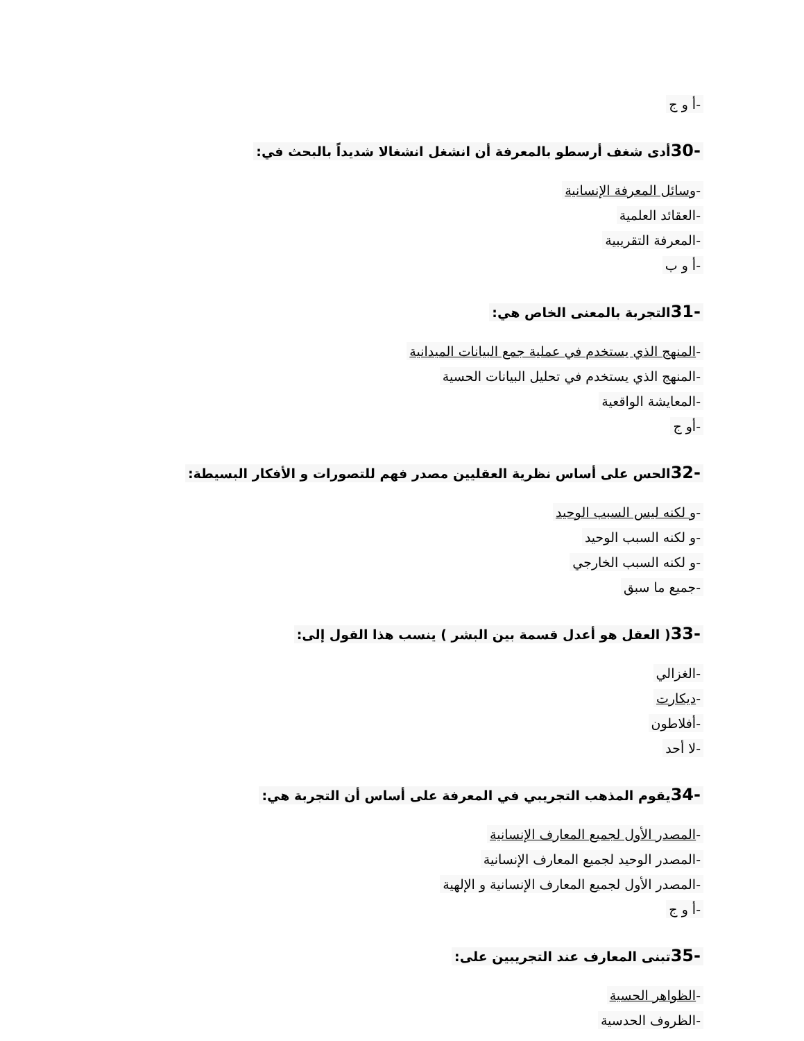-أ و ج
-30أدى شغف أرسطو بالمعرفة أن انشغل انشغالا شديداً بالبحث في:
-وسائل المعرفة الإنسانية
-العقائد العلمية
-المعرفة التقريبية
-أ و ب
-31التجربة بالمعنى الخاص هي:
-المنهج الذي يستخدم في عملية جمع البيانات الميدانية
-المنهج الذي يستخدم في تحليل البيانات الحسية
-المعايشة الواقعية
-أو ج
-32الحس على أساس نظرية العقليين مصدر فهم للتصورات و الأفكار البسيطة:
-و لكنه ليس السبب الوحيد
-و لكنه السبب الوحيد
-و لكنه السبب الخارجي
-جميع ما سبق
-33( العقل هو أعدل قسمة بين البشر ) ينسب هذا القول إلى:
-الغزالي
-ديكارت
-أفلاطون
-لا أحد
-34يقوم المذهب التجريبي في المعرفة على أساس أن التجربة هي:
-المصدر الأول لجميع المعارف الإنسانية
-المصدر الوحيد لجميع المعارف الإنسانية
-المصدر الأول لجميع المعارف الإنسانية و الإلهية
-أ و ج
-35تبنى المعارف عند التجريبين على:
-الظواهر الحسية
-الظروف الحدسية